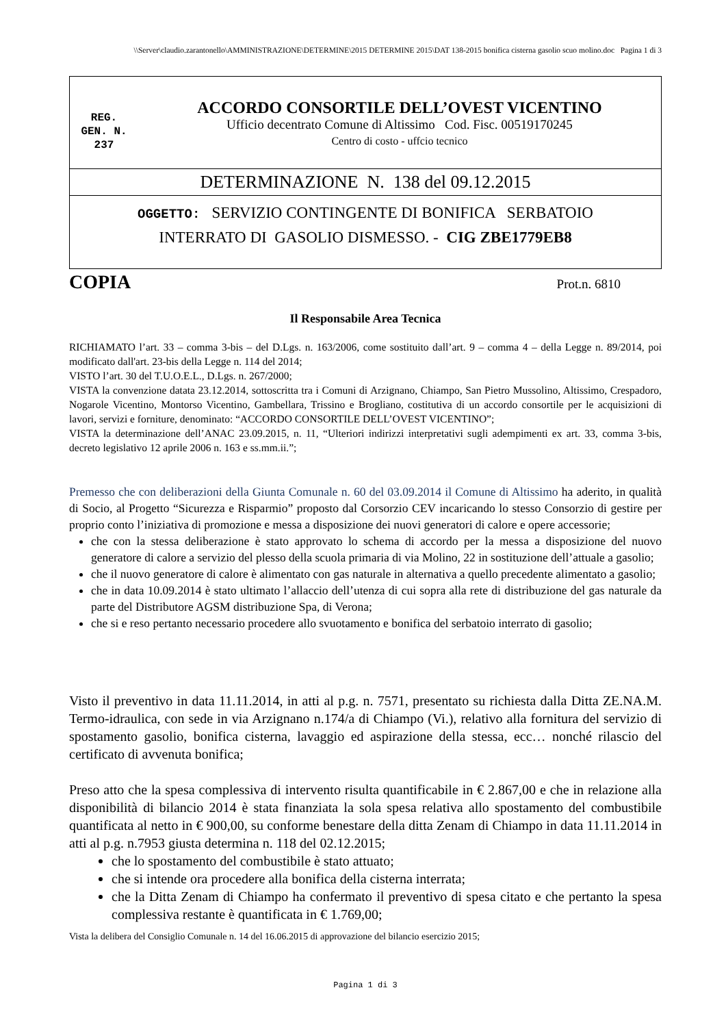\\Server\claudio.zarantonello\AMMINISTRAZIONE\DETERMINE\2015 DETERMINE 2015\DAT 138-2015 bonifica cisterna gasolio scuo molino.doc Pagina 1 di 3
REG.
GEN. N.
237
ACCORDO CONSORTILE DELL’OVEST VICENTINO
Ufficio decentrato Comune di Altissimo Cod. Fisc. 00519170245
Centro di costo - uffcio tecnico
DETERMINAZIONE N. 138 del 09.12.2015
OGGETTO: SERVIZIO CONTINGENTE DI BONIFICA SERBATOIO
INTERRATO DI GASOLIO DISMESSO. - CIG ZBE1779EB8
COPIA Prot.n. 6810
Il Responsabile Area Tecnica
RICHIAMATO l’art. 33 – comma 3-bis – del D.Lgs. n. 163/2006, come sostituito dall’art. 9 – comma 4 – della Legge n. 89/2014, poi modificato dall'art. 23-bis della Legge n. 114 del 2014;
VISTO l’art. 30 del T.U.O.E.L., D.Lgs. n. 267/2000;
VISTA la convenzione datata 23.12.2014, sottoscritta tra i Comuni di Arzignano, Chiampo, San Pietro Mussolino, Altissimo, Crespadoro, Nogarole Vicentino, Montorso Vicentino, Gambellara, Trissino e Brogliano, costitutiva di un accordo consortile per le acquisizioni di lavori, servizi e forniture, denominato: “ACCORDO CONSORTILE DELL’OVEST VICENTINO”;
VISTA la determinazione dell’ANAC 23.09.2015, n. 11, “Ulteriori indirizzi interpretativi sugli adempimenti ex art. 33, comma 3-bis, decreto legislativo 12 aprile 2006 n. 163 e ss.mm.ii.”;
Premesso che con deliberazioni della Giunta Comunale n. 60 del 03.09.2014 il Comune di Altissimo ha aderito, in qualità di Socio, al Progetto “Sicurezza e Risparmio” proposto dal Corsorzio CEV incaricando lo stesso Consorzio di gestire per proprio conto l’iniziativa di promozione e messa a disposizione dei nuovi generatori di calore e opere accessorie;
che con la stessa deliberazione è stato approvato lo schema di accordo per la messa a disposizione del nuovo generatore di calore a servizio del plesso della scuola primaria di via Molino, 22 in sostituzione dell’attuale a gasolio;
che il nuovo generatore di calore è alimentato con gas naturale in alternativa a quello precedente alimentato a gasolio;
che in data 10.09.2014 è stato ultimato l’allaccio dell’utenza di cui sopra alla rete di distribuzione del gas naturale da parte del Distributore AGSM distribuzione Spa, di Verona;
che si e reso pertanto necessario procedere allo svuotamento e bonifica del serbatoio interrato di gasolio;
Visto il preventivo in data 11.11.2014, in atti al p.g. n. 7571, presentato su richiesta dalla Ditta ZE.NA.M. Termo-idraulica, con sede in via Arzignano n.174/a di Chiampo (Vi.), relativo alla fornitura del servizio di spostamento gasolio, bonifica cisterna, lavaggio ed aspirazione della stessa, ecc… nonché rilascio del certificato di avvenuta bonifica;
Preso atto che la spesa complessiva di intervento risulta quantificabile in € 2.867,00 e che in relazione alla disponibilità di bilancio 2014 è stata finanziata la sola spesa relativa allo spostamento del combustibile quantificata al netto in € 900,00, su conforme benestare della ditta Zenam di Chiampo in data 11.11.2014 in atti al p.g. n.7953 giusta determina n. 118 del 02.12.2015;
che lo spostamento del combustibile è stato attuato;
che si intende ora procedere alla bonifica della cisterna interrata;
che la Ditta Zenam di Chiampo ha confermato il preventivo di spesa citato e che pertanto la spesa complessiva restante è quantificata in € 1.769,00;
Vista la delibera del Consiglio Comunale n. 14 del 16.06.2015 di approvazione del bilancio esercizio 2015;
Pagina 1 di 3